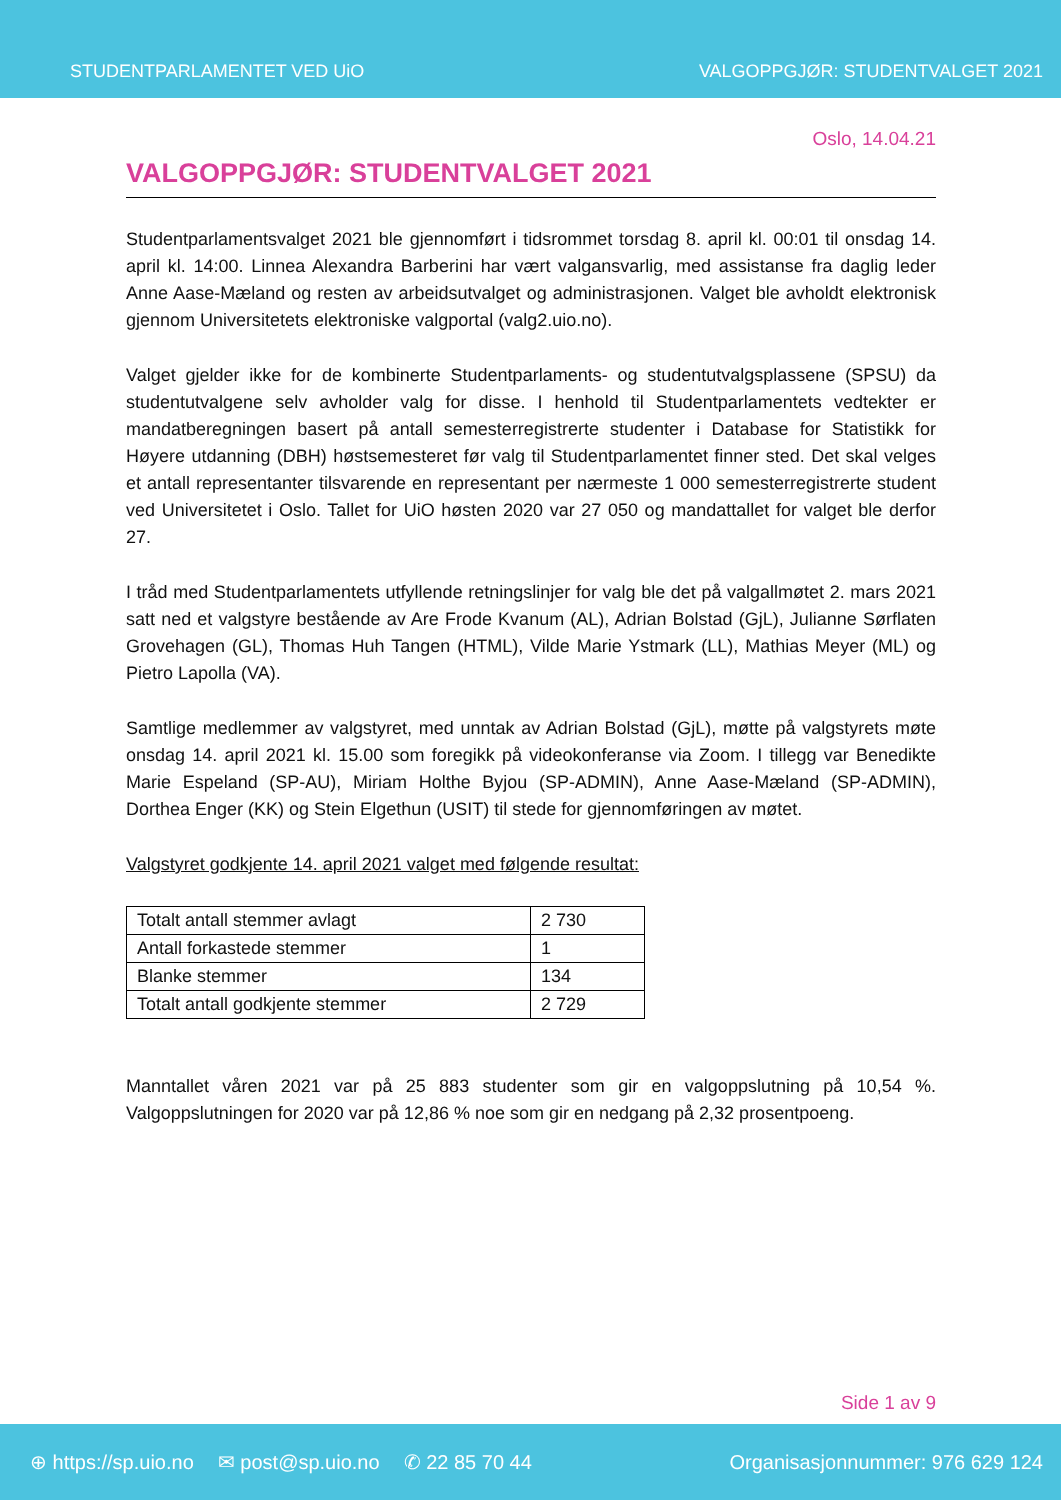STUDENTPARLAMENTET VED UiO
VALGOPPGJØR: STUDENTVALGET 2021
Oslo, 14.04.21
VALGOPPGJØR: STUDENTVALGET 2021
Studentparlamentsvalget 2021 ble gjennomført i tidsrommet torsdag 8. april kl. 00:01 til onsdag 14. april kl. 14:00. Linnea Alexandra Barberini har vært valgansvarlig, med assistanse fra daglig leder Anne Aase-Mæland og resten av arbeidsutvalget og administrasjonen. Valget ble avholdt elektronisk gjennom Universitetets elektroniske valgportal (valg2.uio.no).
Valget gjelder ikke for de kombinerte Studentparlaments- og studentutvalgsplassene (SPSU) da studentutvalgene selv avholder valg for disse. I henhold til Studentparlamentets vedtekter er mandatberegningen basert på antall semesterregistrerte studenter i Database for Statistikk for Høyere utdanning (DBH) høstsemesteret før valg til Studentparlamentet finner sted. Det skal velges et antall representanter tilsvarende en representant per nærmeste 1 000 semesterregistrerte student ved Universitetet i Oslo. Tallet for UiO høsten 2020 var 27 050 og mandattallet for valget ble derfor 27.
I tråd med Studentparlamentets utfyllende retningslinjer for valg ble det på valgallmøtet 2. mars 2021 satt ned et valgstyre bestående av Are Frode Kvanum (AL), Adrian Bolstad (GjL), Julianne Sørflaten Grovehagen (GL), Thomas Huh Tangen (HTML), Vilde Marie Ystmark (LL), Mathias Meyer (ML) og Pietro Lapolla (VA).
Samtlige medlemmer av valgstyret, med unntak av Adrian Bolstad (GjL), møtte på valgstyrets møte onsdag 14. april 2021 kl. 15.00 som foregikk på videokonferanse via Zoom. I tillegg var Benedikte Marie Espeland (SP-AU), Miriam Holthe Byjou (SP-ADMIN), Anne Aase-Mæland (SP-ADMIN), Dorthea Enger (KK) og Stein Elgethun (USIT) til stede for gjennomføringen av møtet.
Valgstyret godkjente 14. april 2021 valget med følgende resultat:
| Totalt antall stemmer avlagt | 2 730 |
| Antall forkastede stemmer | 1 |
| Blanke stemmer | 134 |
| Totalt antall godkjente stemmer | 2 729 |
Manntallet våren 2021 var på 25 883 studenter som gir en valgoppslutning på 10,54 %. Valgoppslutningen for 2020 var på 12,86 % noe som gir en nedgang på 2,32 prosentpoeng.
Side 1 av 9
⊕ https://sp.uio.no ✉ post@sp.uio.no ✆ 22 85 70 44
Organisasjonnummer: 976 629 124